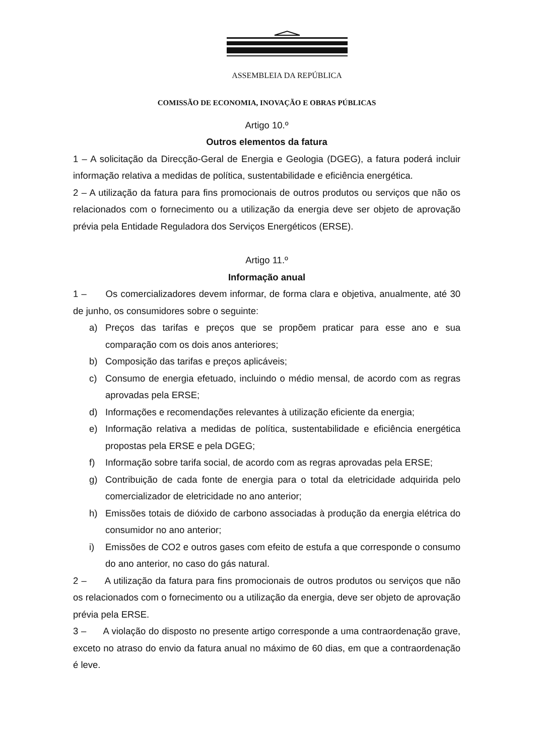ASSEMBLEIA DA REPÚBLICA
COMISSÃO DE ECONOMIA, INOVAÇÃO E OBRAS PÚBLICAS
Artigo 10.º
Outros elementos da fatura
1 – A solicitação da Direcção-Geral de Energia e Geologia (DGEG), a fatura poderá incluir informação relativa a medidas de política, sustentabilidade e eficiência energética.
2 – A utilização da fatura para fins promocionais de outros produtos ou serviços que não os relacionados com o fornecimento ou a utilização da energia deve ser objeto de aprovação prévia pela Entidade Reguladora dos Serviços Energéticos (ERSE).
Artigo 11.º
Informação anual
1 – Os comercializadores devem informar, de forma clara e objetiva, anualmente, até 30 de junho, os consumidores sobre o seguinte:
a) Preços das tarifas e preços que se propõem praticar para esse ano e sua comparação com os dois anos anteriores;
b) Composição das tarifas e preços aplicáveis;
c) Consumo de energia efetuado, incluindo o médio mensal, de acordo com as regras aprovadas pela ERSE;
d) Informações e recomendações relevantes à utilização eficiente da energia;
e) Informação relativa a medidas de política, sustentabilidade e eficiência energética propostas pela ERSE e pela DGEG;
f) Informação sobre tarifa social, de acordo com as regras aprovadas pela ERSE;
g) Contribuição de cada fonte de energia para o total da eletricidade adquirida pelo comercializador de eletricidade no ano anterior;
h) Emissões totais de dióxido de carbono associadas à produção da energia elétrica do consumidor no ano anterior;
i) Emissões de CO2 e outros gases com efeito de estufa a que corresponde o consumo do ano anterior, no caso do gás natural.
2 – A utilização da fatura para fins promocionais de outros produtos ou serviços que não os relacionados com o fornecimento ou a utilização da energia, deve ser objeto de aprovação prévia pela ERSE.
3 – A violação do disposto no presente artigo corresponde a uma contraordenação grave, exceto no atraso do envio da fatura anual no máximo de 60 dias, em que a contraordenação é leve.